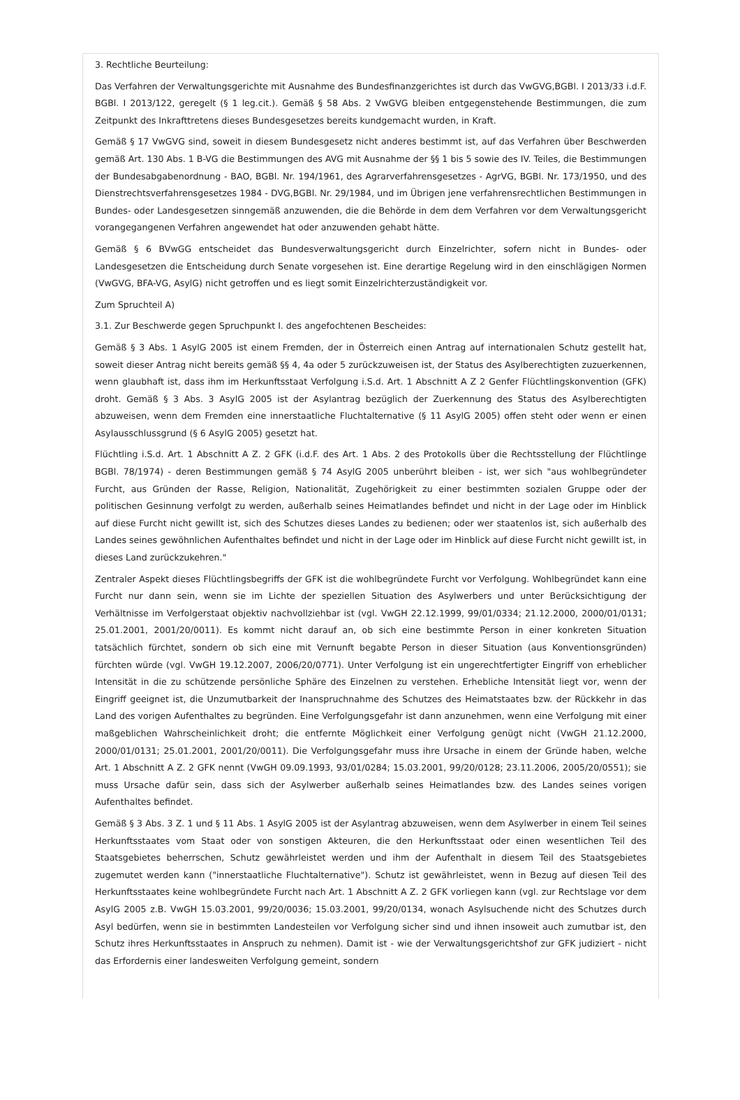3. Rechtliche Beurteilung:
Das Verfahren der Verwaltungsgerichte mit Ausnahme des Bundesfinanzgerichtes ist durch das VwGVG,BGBl. I 2013/33 i.d.F. BGBl. I 2013/122, geregelt (§ 1 leg.cit.). Gemäß § 58 Abs. 2 VwGVG bleiben entgegenstehende Bestimmungen, die zum Zeitpunkt des Inkrafttretens dieses Bundesgesetzes bereits kundgemacht wurden, in Kraft.
Gemäß § 17 VwGVG sind, soweit in diesem Bundesgesetz nicht anderes bestimmt ist, auf das Verfahren über Beschwerden gemäß Art. 130 Abs. 1 B-VG die Bestimmungen des AVG mit Ausnahme der §§ 1 bis 5 sowie des IV. Teiles, die Bestimmungen der Bundesabgabenordnung - BAO, BGBl. Nr. 194/1961, des Agrarverfahrensgesetzes - AgrVG, BGBl. Nr. 173/1950, und des Dienstrechtsverfahrensgesetzes 1984 - DVG,BGBl. Nr. 29/1984, und im Übrigen jene verfahrensrechtlichen Bestimmungen in Bundes- oder Landesgesetzen sinngemäß anzuwenden, die die Behörde in dem dem Verfahren vor dem Verwaltungsgericht vorangegangenen Verfahren angewendet hat oder anzuwenden gehabt hätte.
Gemäß § 6 BVwGG entscheidet das Bundesverwaltungsgericht durch Einzelrichter, sofern nicht in Bundes- oder Landesgesetzen die Entscheidung durch Senate vorgesehen ist. Eine derartige Regelung wird in den einschlägigen Normen (VwGVG, BFA-VG, AsylG) nicht getroffen und es liegt somit Einzelrichterzuständigkeit vor.
Zum Spruchteil A)
3.1. Zur Beschwerde gegen Spruchpunkt I. des angefochtenen Bescheides:
Gemäß § 3 Abs. 1 AsylG 2005 ist einem Fremden, der in Österreich einen Antrag auf internationalen Schutz gestellt hat, soweit dieser Antrag nicht bereits gemäß §§ 4, 4a oder 5 zurückzuweisen ist, der Status des Asylberechtigten zuzuerkennen, wenn glaubhaft ist, dass ihm im Herkunftsstaat Verfolgung i.S.d. Art. 1 Abschnitt A Z 2 Genfer Flüchtlingskonvention (GFK) droht. Gemäß § 3 Abs. 3 AsylG 2005 ist der Asylantrag bezüglich der Zuerkennung des Status des Asylberechtigten abzuweisen, wenn dem Fremden eine innerstaatliche Fluchtalternative (§ 11 AsylG 2005) offen steht oder wenn er einen Asylausschlussgrund (§ 6 AsylG 2005) gesetzt hat.
Flüchtling i.S.d. Art. 1 Abschnitt A Z. 2 GFK (i.d.F. des Art. 1 Abs. 2 des Protokolls über die Rechtsstellung der Flüchtlinge BGBl. 78/1974) - deren Bestimmungen gemäß § 74 AsylG 2005 unberührt bleiben - ist, wer sich "aus wohlbegründeter Furcht, aus Gründen der Rasse, Religion, Nationalität, Zugehörigkeit zu einer bestimmten sozialen Gruppe oder der politischen Gesinnung verfolgt zu werden, außerhalb seines Heimatlandes befindet und nicht in der Lage oder im Hinblick auf diese Furcht nicht gewillt ist, sich des Schutzes dieses Landes zu bedienen; oder wer staatenlos ist, sich außerhalb des Landes seines gewöhnlichen Aufenthaltes befindet und nicht in der Lage oder im Hinblick auf diese Furcht nicht gewillt ist, in dieses Land zurückzukehren."
Zentraler Aspekt dieses Flüchtlingsbegriffs der GFK ist die wohlbegründete Furcht vor Verfolgung. Wohlbegründet kann eine Furcht nur dann sein, wenn sie im Lichte der speziellen Situation des Asylwerbers und unter Berücksichtigung der Verhältnisse im Verfolgerstaat objektiv nachvollziehbar ist (vgl. VwGH 22.12.1999, 99/01/0334; 21.12.2000, 2000/01/0131; 25.01.2001, 2001/20/0011). Es kommt nicht darauf an, ob sich eine bestimmte Person in einer konkreten Situation tatsächlich fürchtet, sondern ob sich eine mit Vernunft begabte Person in dieser Situation (aus Konventionsgründen) fürchten würde (vgl. VwGH 19.12.2007, 2006/20/0771). Unter Verfolgung ist ein ungerechtfertigter Eingriff von erheblicher Intensität in die zu schützende persönliche Sphäre des Einzelnen zu verstehen. Erhebliche Intensität liegt vor, wenn der Eingriff geeignet ist, die Unzumutbarkeit der Inanspruchnahme des Schutzes des Heimatstaates bzw. der Rückkehr in das Land des vorigen Aufenthaltes zu begründen. Eine Verfolgungsgefahr ist dann anzunehmen, wenn eine Verfolgung mit einer maßgeblichen Wahrscheinlichkeit droht; die entfernte Möglichkeit einer Verfolgung genügt nicht (VwGH 21.12.2000, 2000/01/0131; 25.01.2001, 2001/20/0011). Die Verfolgungsgefahr muss ihre Ursache in einem der Gründe haben, welche Art. 1 Abschnitt A Z. 2 GFK nennt (VwGH 09.09.1993, 93/01/0284; 15.03.2001, 99/20/0128; 23.11.2006, 2005/20/0551); sie muss Ursache dafür sein, dass sich der Asylwerber außerhalb seines Heimatlandes bzw. des Landes seines vorigen Aufenthaltes befindet.
Gemäß § 3 Abs. 3 Z. 1 und § 11 Abs. 1 AsylG 2005 ist der Asylantrag abzuweisen, wenn dem Asylwerber in einem Teil seines Herkunftsstaates vom Staat oder von sonstigen Akteuren, die den Herkunftsstaat oder einen wesentlichen Teil des Staatsgebietes beherrschen, Schutz gewährleistet werden und ihm der Aufenthalt in diesem Teil des Staatsgebietes zugemutet werden kann ("innerstaatliche Fluchtalternative"). Schutz ist gewährleistet, wenn in Bezug auf diesen Teil des Herkunftsstaates keine wohlbegründete Furcht nach Art. 1 Abschnitt A Z. 2 GFK vorliegen kann (vgl. zur Rechtslage vor dem AsylG 2005 z.B. VwGH 15.03.2001, 99/20/0036; 15.03.2001, 99/20/0134, wonach Asylsuchende nicht des Schutzes durch Asyl bedürfen, wenn sie in bestimmten Landesteilen vor Verfolgung sicher sind und ihnen insoweit auch zumutbar ist, den Schutz ihres Herkunftsstaates in Anspruch zu nehmen). Damit ist - wie der Verwaltungsgerichtshof zur GFK judiziert - nicht das Erfordernis einer landesweiten Verfolgung gemeint, sondern